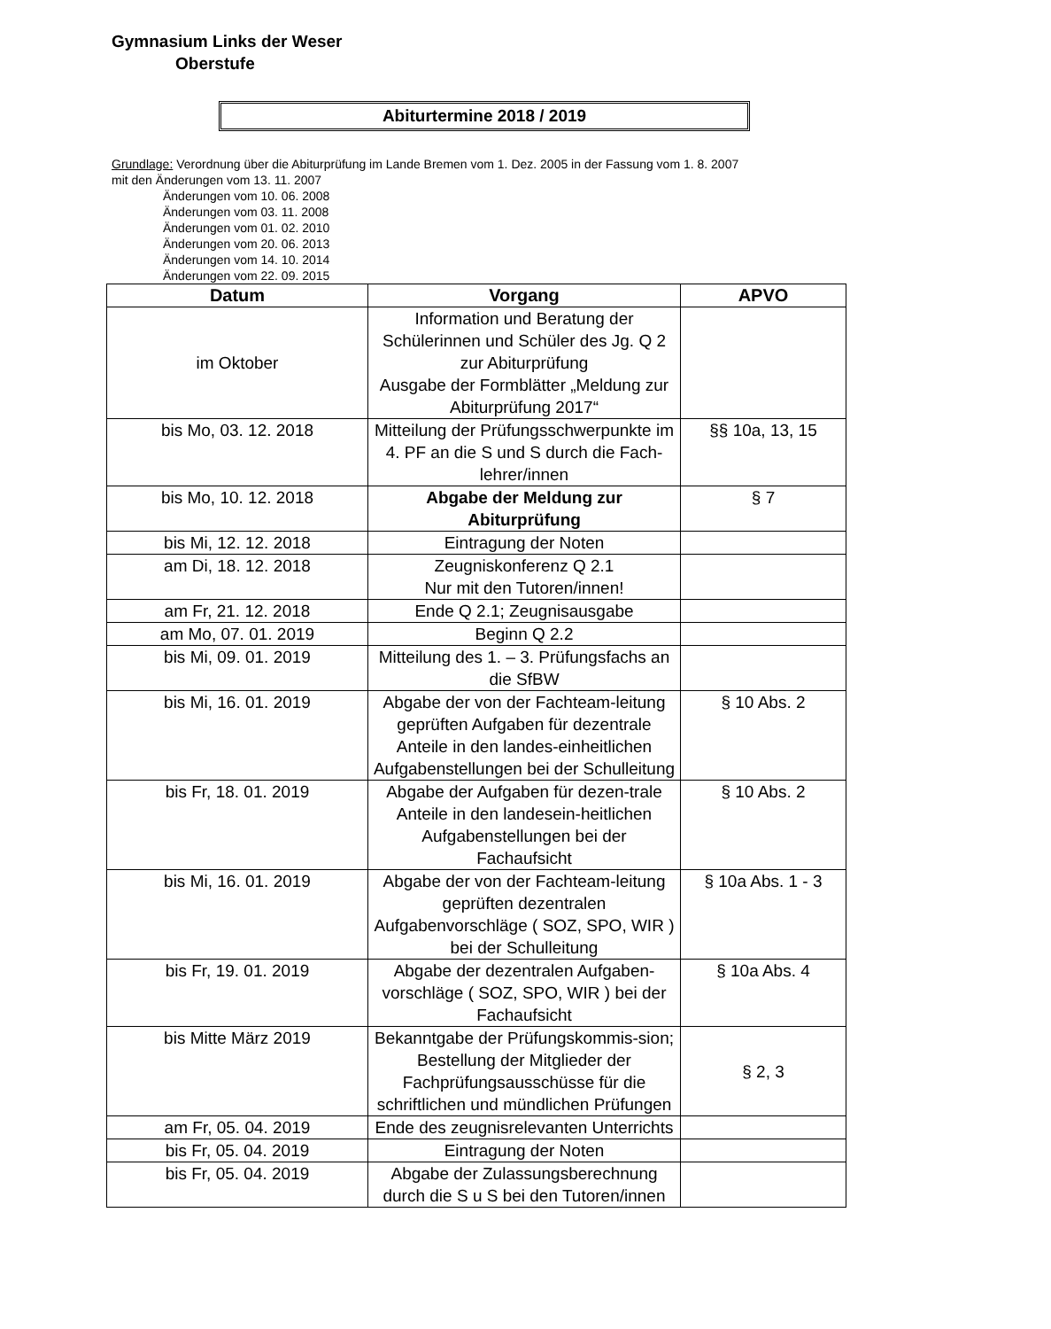Gymnasium Links der Weser
Oberstufe
Abiturtermine 2018 / 2019
Grundlage: Verordnung über die Abiturprüfung im Lande Bremen vom 1. Dez. 2005 in der Fassung vom 1. 8. 2007
mit den Änderungen vom 13. 11. 2007
Änderungen vom 10. 06. 2008
Änderungen vom 03. 11. 2008
Änderungen vom 01. 02. 2010
Änderungen vom 20. 06. 2013
Änderungen vom 14. 10. 2014
Änderungen vom 22. 09. 2015
| Datum | Vorgang | APVO |
| --- | --- | --- |
| im Oktober | Information und Beratung der Schülerinnen und Schüler des Jg. Q 2 zur Abiturprüfung Ausgabe der Formblätter „Meldung zur Abiturprüfung 2017“ | |
| bis Mo, 03. 12. 2018 | Mitteilung der Prüfungsschwerpunkte im 4. PF an die S und S durch die Fach-lehrer/innen | §§ 10a, 13, 15 |
| bis Mo, 10. 12. 2018 | Abgabe der Meldung zur Abiturprüfung | § 7 |
| bis Mi, 12. 12. 2018 | Eintragung der Noten | |
| am Di, 18. 12. 2018 | Zeugniskonferenz Q 2.1 Nur mit den Tutoren/innen! | |
| am Fr, 21. 12. 2018 | Ende Q 2.1; Zeugnisausgabe | |
| am Mo, 07. 01. 2019 | Beginn Q 2.2 | |
| bis Mi, 09. 01. 2019 | Mitteilung des 1. – 3. Prüfungsfachs an die SfBW | |
| bis Mi, 16. 01. 2019 | Abgabe der von der Fachteam-leitung geprüften Aufgaben für dezentrale Anteile in den landes-einheitlichen Aufgabenstellungen bei der Schulleitung | § 10 Abs. 2 |
| bis Fr, 18. 01. 2019 | Abgabe der Aufgaben für dezen-trale Anteile in den landesein-heitlichen Aufgabenstellungen bei der Fachaufsicht | § 10 Abs. 2 |
| bis Mi, 16. 01. 2019 | Abgabe der von der Fachteam-leitung geprüften dezentralen Aufgabenvorschläge ( SOZ, SPO, WIR ) bei der Schulleitung | § 10a Abs. 1 - 3 |
| bis Fr, 19. 01. 2019 | Abgabe der dezentralen Aufgaben-vorschläge ( SOZ, SPO, WIR ) bei der Fachaufsicht | § 10a Abs. 4 |
| bis Mitte März 2019 | Bekanntgabe der Prüfungskommis-sion; Bestellung der Mitglieder der Fachprüfungsausschüsse für die schriftlichen und mündlichen Prüfungen | § 2, 3 |
| am Fr, 05. 04. 2019 | Ende des zeugnisrelevanten Unterrichts | |
| bis Fr, 05. 04. 2019 | Eintragung der Noten | |
| bis Fr, 05. 04. 2019 | Abgabe der Zulassungsberechnung durch die S u S bei den Tutoren/innen | |